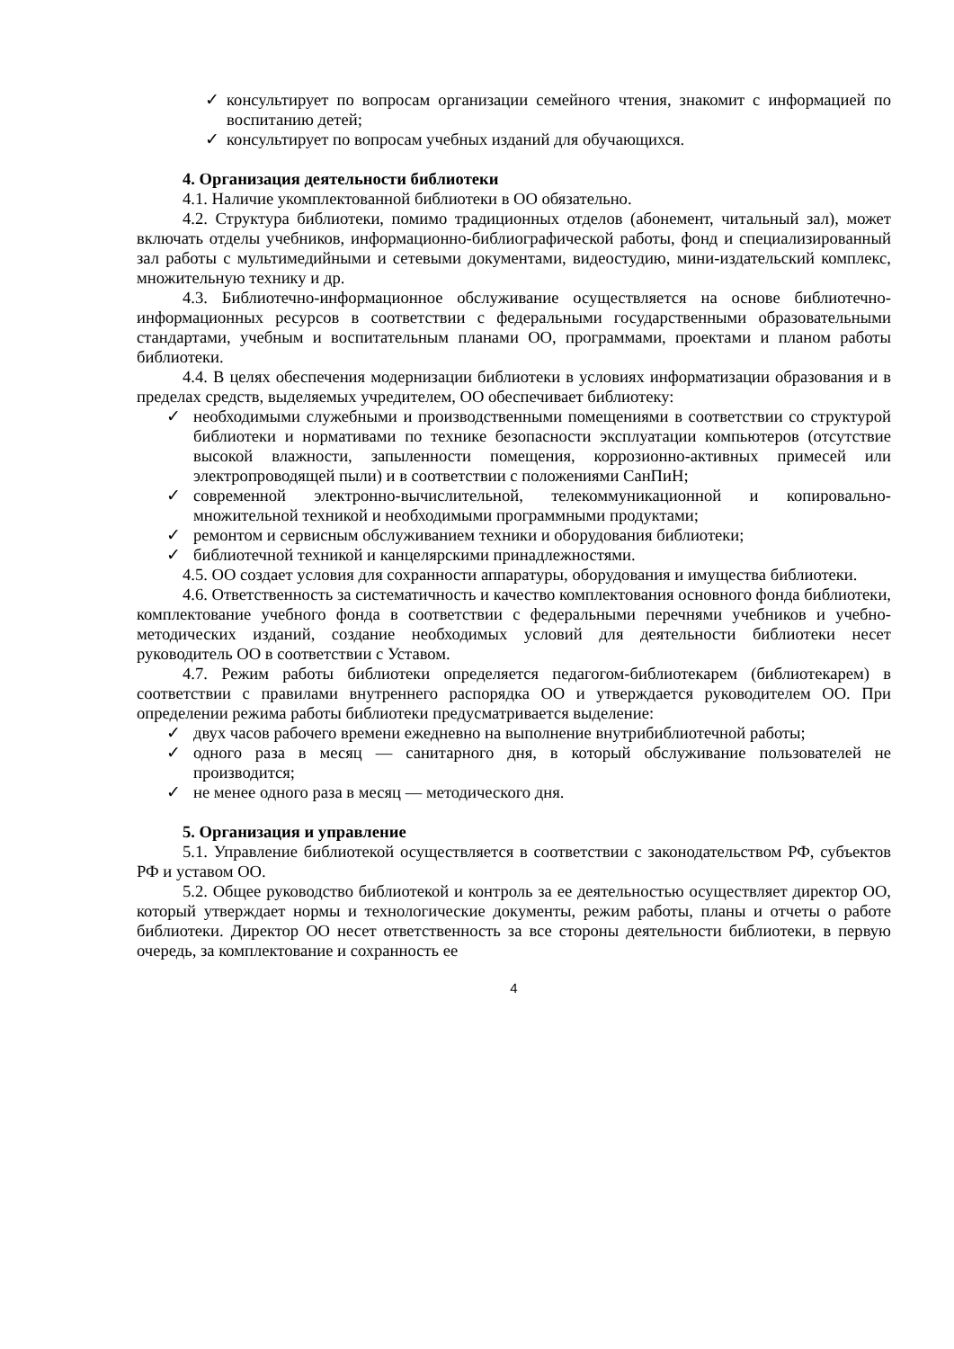✓ консультирует по вопросам организации семейного чтения, знакомит с информацией по воспитанию детей;
✓ консультирует по вопросам учебных изданий для обучающихся.
4. Организация деятельности библиотеки
4.1. Наличие укомплектованной библиотеки в ОО обязательно.
4.2. Структура библиотеки, помимо традиционных отделов (абонемент, читальный зал), может включать отделы учебников, информационно-библиографической работы, фонд и специализированный зал работы с мультимедийными и сетевыми документами, видеостудию, мини-издательский комплекс, множительную технику и др.
4.3. Библиотечно-информационное обслуживание осуществляется на основе библиотечно-информационных ресурсов в соответствии с федеральными государственными образовательными стандартами, учебным и воспитательным планами ОО, программами, проектами и планом работы библиотеки.
4.4. В целях обеспечения модернизации библиотеки в условиях информатизации образования и в пределах средств, выделяемых учредителем, ОО обеспечивает библиотеку:
✓ необходимыми служебными и производственными помещениями в соответствии со структурой библиотеки и нормативами по технике безопасности эксплуатации компьютеров (отсутствие высокой влажности, запыленности помещения, коррозионно-активных примесей или электропроводящей пыли) и в соответствии с положениями СанПиН;
✓ современной электронно-вычислительной, телекоммуникационной и копировально-множительной техникой и необходимыми программными продуктами;
✓ ремонтом и сервисным обслуживанием техники и оборудования библиотеки;
✓ библиотечной техникой и канцелярскими принадлежностями.
4.5. ОО создает условия для сохранности аппаратуры, оборудования и имущества библиотеки.
4.6. Ответственность за систематичность и качество комплектования основного фонда библиотеки, комплектование учебного фонда в соответствии с федеральными перечнями учебников и учебно-методических изданий, создание необходимых условий для деятельности библиотеки несет руководитель ОО в соответствии с Уставом.
4.7. Режим работы библиотеки определяется педагогом-библиотекарем (библиотекарем) в соответствии с правилами внутреннего распорядка ОО и утверждается руководителем ОО. При определении режима работы библиотеки предусматривается выделение:
✓ двух часов рабочего времени ежедневно на выполнение внутрибиблиотечной работы;
✓ одного раза в месяц — санитарного дня, в который обслуживание пользователей не производится;
✓ не менее одного раза в месяц — методического дня.
5. Организация и управление
5.1. Управление библиотекой осуществляется в соответствии с законодательством РФ, субъектов РФ и уставом ОО.
5.2. Общее руководство библиотекой и контроль за ее деятельностью осуществляет директор ОО, который утверждает нормы и технологические документы, режим работы, планы и отчеты о работе библиотеки. Директор ОО несет ответственность за все стороны деятельности библиотеки, в первую очередь, за комплектование и сохранность ее
4